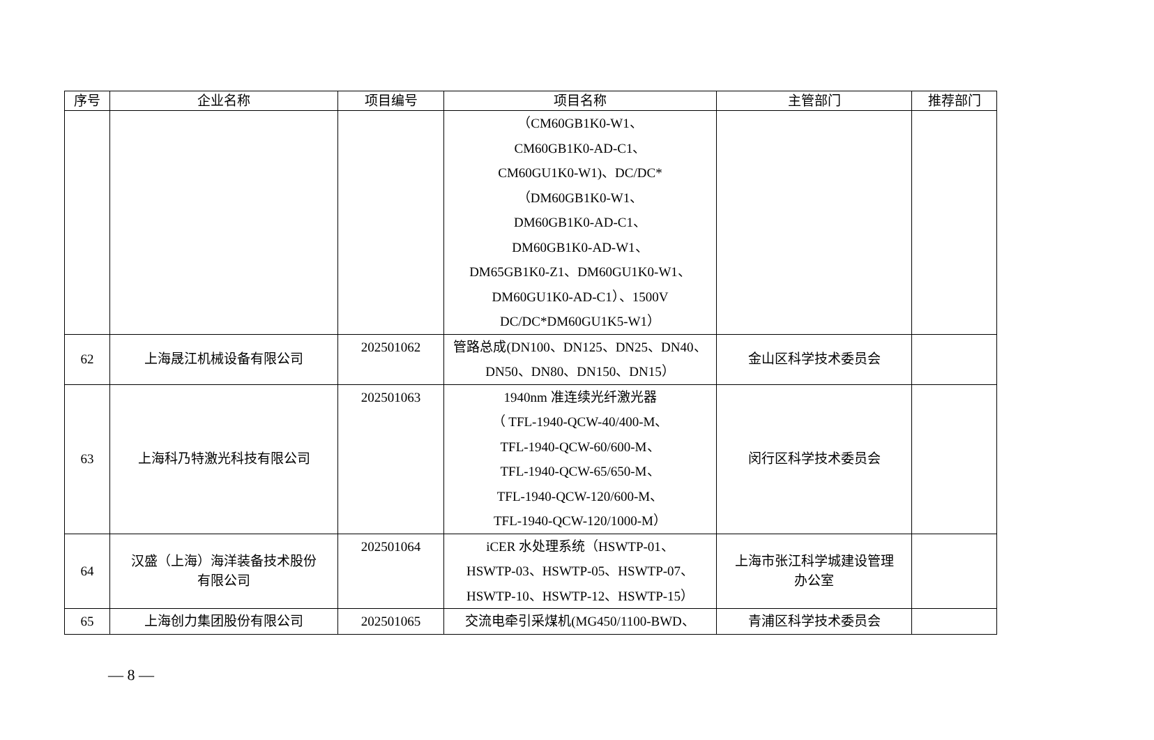| 序号 | 企业名称 | 项目编号 | 项目名称 | 主管部门 | 推荐部门 |
| --- | --- | --- | --- | --- | --- |
| | | | （CM60GB1K0-W1、 CM60GB1K0-AD-C1、 CM60GU1K0-W1)、DC/DC* （DM60GB1K0-W1、 DM60GB1K0-AD-C1、 DM60GB1K0-AD-W1、 DM65GB1K0-Z1、DM60GU1K0-W1、 DM60GU1K0-AD-C1）、1500V DC/DC*DM60GU1K5-W1） | | |
| 62 | 上海晟江机械设备有限公司 | 202501062 | 管路总成(DN100、DN125、DN25、DN40、 DN50、DN80、DN150、DN15） | 金山区科学技术委员会 | |
| 63 | 上海科乃特激光科技有限公司 | 202501063 | 1940nm 准连续光纤激光器 （ TFL-1940-QCW-40/400-M、 TFL-1940-QCW-60/600-M、 TFL-1940-QCW-65/650-M、 TFL-1940-QCW-120/600-M、 TFL-1940-QCW-120/1000-M） | 闵行区科学技术委员会 | |
| 64 | 汉盛（上海）海洋装备技术股份 有限公司 | 202501064 | iCER 水处理系统（HSWTP-01、 HSWTP-03、HSWTP-05、HSWTP-07、 HSWTP-10、HSWTP-12、HSWTP-15） | 上海市张江科学城建设管理 办公室 | |
| 65 | 上海创力集团股份有限公司 | 202501065 | 交流电牵引采煤机(MG450/1100-BWD、 | 青浦区科学技术委员会 | |
— 8 —